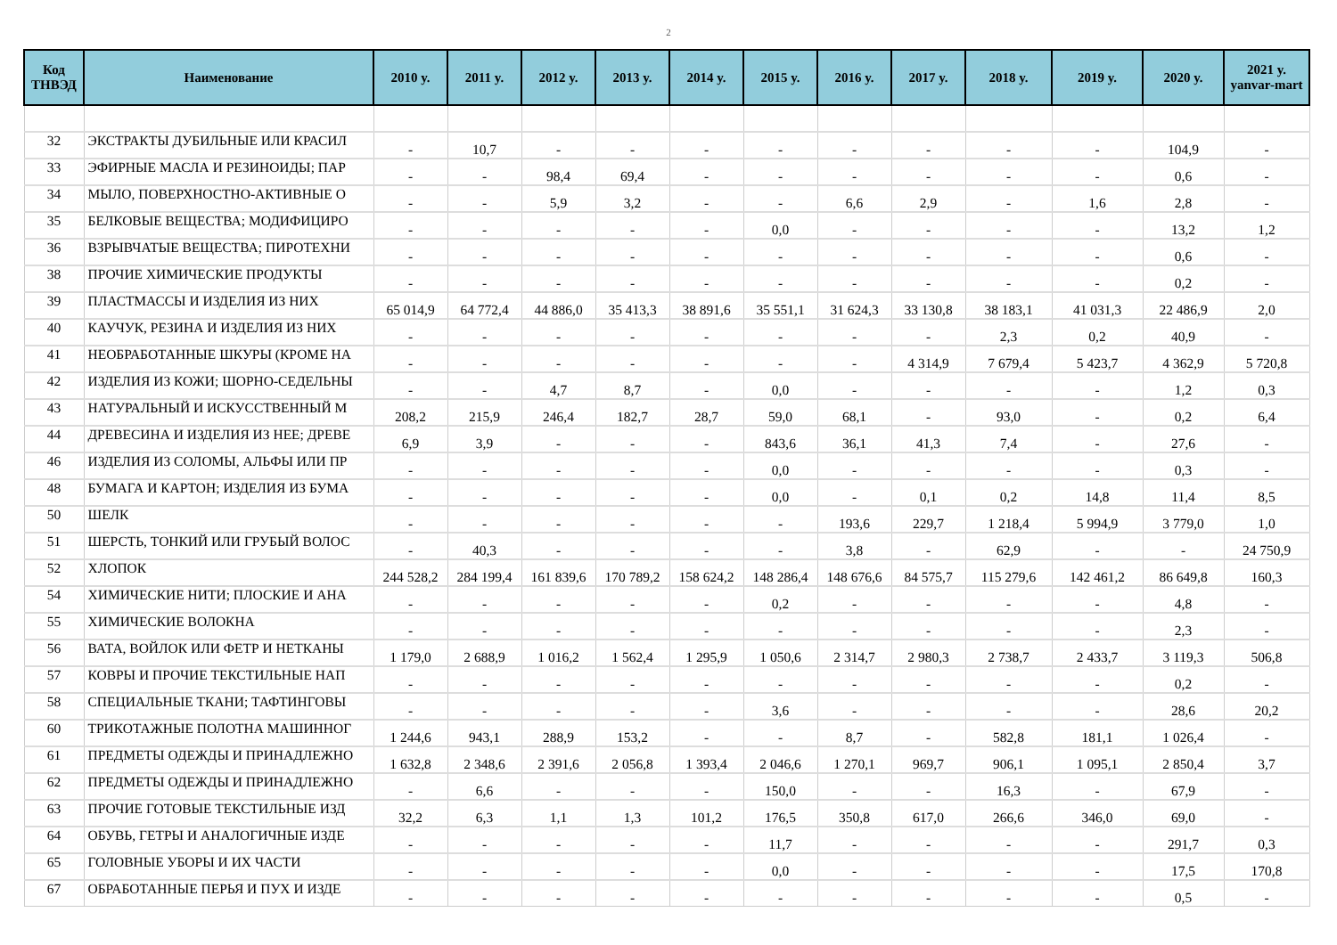2
| Код ТНВЭД | Наименование | 2010 y. | 2011 y. | 2012 y. | 2013 y. | 2014 y. | 2015 y. | 2016 y. | 2017 y. | 2018 y. | 2019 y. | 2020 y. | 2021 y. yanvar-mart |
| --- | --- | --- | --- | --- | --- | --- | --- | --- | --- | --- | --- | --- | --- |
| 32 | ЭКСТРАКТЫ ДУБИЛЬНЫЕ ИЛИ КРАСИЛ | - | 10,7 | - | - | - | - | - | - | - | - | 104,9 | - |
| 33 | ЭФИРНЫЕ МАСЛА И РЕЗИНОИДЫ; ПАР | - | - | 98,4 | 69,4 | - | - | - | - | - | - | 0,6 | - |
| 34 | МЫЛО, ПОВЕРХНОСТНО-АКТИВНЫЕ О | - | - | 5,9 | 3,2 | - | - | 6,6 | 2,9 | - | 1,6 | 2,8 | - |
| 35 | БЕЛКОВЫЕ ВЕЩЕСТВА; МОДИФИЦИРО | - | - | - | - | - | 0,0 | - | - | - | - | 13,2 | 1,2 |
| 36 | ВЗРЫВЧАТЫЕ ВЕЩЕСТВА; ПИРОТЕХНИ | - | - | - | - | - | - | - | - | - | - | 0,6 | - |
| 38 | ПРОЧИЕ ХИМИЧЕСКИЕ ПРОДУКТЫ | - | - | - | - | - | - | - | - | - | - | 0,2 | - |
| 39 | ПЛАСТМАССЫ И ИЗДЕЛИЯ ИЗ НИХ | 65 014,9 | 64 772,4 | 44 886,0 | 35 413,3 | 38 891,6 | 35 551,1 | 31 624,3 | 33 130,8 | 38 183,1 | 41 031,3 | 22 486,9 | 2,0 |
| 40 | КАУЧУК, РЕЗИНА И ИЗДЕЛИЯ ИЗ НИХ | - | - | - | - | - | - | - | - | 2,3 | 0,2 | 40,9 | - |
| 41 | НЕОБРАБОТАННЫЕ ШКУРЫ (КРОМЕ НА | - | - | - | - | - | - | - | 4 314,9 | 7 679,4 | 5 423,7 | 4 362,9 | 5 720,8 |
| 42 | ИЗДЕЛИЯ ИЗ КОЖИ; ШОРНО-СЕДЕЛЬНЫ | - | - | 4,7 | 8,7 | - | 0,0 | - | - | - | - | 1,2 | 0,3 |
| 43 | НАТУРАЛЬНЫЙ И ИСКУССТВЕННЫЙ М | 208,2 | 215,9 | 246,4 | 182,7 | 28,7 | 59,0 | 68,1 | - | 93,0 | - | 0,2 | 6,4 |
| 44 | ДРЕВЕСИНА И ИЗДЕЛИЯ ИЗ НЕЕ; ДРЕВЕ | 6,9 | 3,9 | - | - | - | 843,6 | 36,1 | 41,3 | 7,4 | - | 27,6 | - |
| 46 | ИЗДЕЛИЯ ИЗ СОЛОМЫ, АЛЬФЫ ИЛИ ПР | - | - | - | - | - | 0,0 | - | - | - | - | 0,3 | - |
| 48 | БУМАГА И КАРТОН; ИЗДЕЛИЯ ИЗ БУМА | - | - | - | - | - | 0,0 | - | 0,1 | 0,2 | 14,8 | 11,4 | 8,5 |
| 50 | ШЕЛК | - | - | - | - | - | - | 193,6 | 229,7 | 1 218,4 | 5 994,9 | 3 779,0 | 1,0 |
| 51 | ШЕРСТЬ, ТОНКИЙ ИЛИ ГРУБЫЙ ВОЛОС | - | 40,3 | - | - | - | - | 3,8 | - | 62,9 | - | - | 24 750,9 |
| 52 | ХЛОПОК | 244 528,2 | 284 199,4 | 161 839,6 | 170 789,2 | 158 624,2 | 148 286,4 | 148 676,6 | 84 575,7 | 115 279,6 | 142 461,2 | 86 649,8 | 160,3 |
| 54 | ХИМИЧЕСКИЕ НИТИ; ПЛОСКИЕ И АНА | - | - | - | - | - | 0,2 | - | - | - | - | 4,8 | - |
| 55 | ХИМИЧЕСКИЕ ВОЛОКНА | - | - | - | - | - | - | - | - | - | - | 2,3 | - |
| 56 | ВАТА, ВОЙЛОК ИЛИ ФЕТР И НЕТКАНЫ | 1 179,0 | 2 688,9 | 1 016,2 | 1 562,4 | 1 295,9 | 1 050,6 | 2 314,7 | 2 980,3 | 2 738,7 | 2 433,7 | 3 119,3 | 506,8 |
| 57 | КОВРЫ И ПРОЧИЕ ТЕКСТИЛЬНЫЕ НАП | - | - | - | - | - | - | - | - | - | - | 0,2 | - |
| 58 | СПЕЦИАЛЬНЫЕ ТКАНИ; ТАФТИНГОВЫ | - | - | - | - | - | 3,6 | - | - | - | - | 28,6 | 20,2 |
| 60 | ТРИКОТАЖНЫЕ ПОЛОТНА МАШИННОГ | 1 244,6 | 943,1 | 288,9 | 153,2 | - | - | 8,7 | - | 582,8 | 181,1 | 1 026,4 | - |
| 61 | ПРЕДМЕТЫ ОДЕЖДЫ И ПРИНАДЛЕЖНО | 1 632,8 | 2 348,6 | 2 391,6 | 2 056,8 | 1 393,4 | 2 046,6 | 1 270,1 | 969,7 | 906,1 | 1 095,1 | 2 850,4 | 3,7 |
| 62 | ПРЕДМЕТЫ ОДЕЖДЫ И ПРИНАДЛЕЖНО | - | 6,6 | - | - | - | 150,0 | - | - | 16,3 | - | 67,9 | - |
| 63 | ПРОЧИЕ ГОТОВЫЕ ТЕКСТИЛЬНЫЕ ИЗД | 32,2 | 6,3 | 1,1 | 1,3 | 101,2 | 176,5 | 350,8 | 617,0 | 266,6 | 346,0 | 69,0 | - |
| 64 | ОБУВЬ, ГЕТРЫ И АНАЛОГИЧНЫЕ ИЗДЕ | - | - | - | - | - | 11,7 | - | - | - | - | 291,7 | 0,3 |
| 65 | ГОЛОВНЫЕ УБОРЫ И ИХ ЧАСТИ | - | - | - | - | - | 0,0 | - | - | - | - | 17,5 | 170,8 |
| 67 | ОБРАБОТАННЫЕ ПЕРЬЯ И ПУХ И ИЗДЕ | - | - | - | - | - | - | - | - | - | - | 0,5 | - |